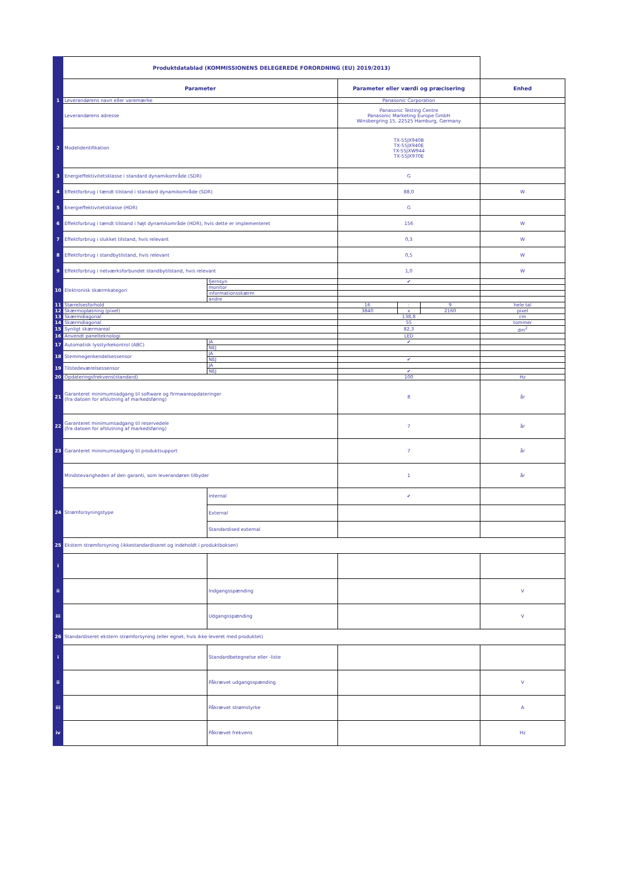| | Produktdatablad (KOMMISSIONENS DELEGEREDE FORORDNING (EU) 2019/2013) | | | | | |
| | Parameter | | Parameter eller værdi og præcisering | | | Enhed |
| 1 | Leverandørens navn eller varemærke | | Panasonic Corporation | | | |
| | Leverandørens adresse | | Panasonic Testing Centre Panasonic Marketing Europe GmbH Winsbergring 15, 22525 Hamburg, Germany | | | |
| 2 | Modelidentifikation | | TX-55JX940B TX-55JX940E TX-55JXW944 TX-55JX970E | | | |
| 3 | Energieffektivitetsklasse i standard dynamikområde (SDR) | | G | | | |
| 4 | Effektforbrug i tændt tilstand i standard dynamikområde (SDR) | | 88,0 | | | W |
| 5 | Energieffektivitetsklasse (HDR) | | G | | | |
| 6 | Effektforbrug i tændt tilstand i højt dynamikområde (HDR), hvis dette er implementeret | | 156 | | | W |
| 7 | Effektforbrug i slukket tilstand, hvis relevant | | 0,3 | | | W |
| 8 | Effektforbrug i standbytilstand, hvis relevant | | 0,5 | | | W |
| 9 | Effektforbrug i netværksforbundet standbytilstand, hvis relevant | | 1,0 | | | W |
| 10 | Elektronisk skærmkategori | fjernsyn | ✔ | | | |
| | | monitor | | | | |
| | | informationsskærm | | | | |
| | | andre | | | | |
| 11 | Størrelsesforhold | | 16 | : | 9 | hele tal |
| 12 | Skærmopløsning (pixel) | | 3840 | x | 2160 | pixel |
| 13 | Skærmdiagonal | | 138,8 | | | cm |
| 14 | Skærmdiagonal | | 55 | | | tommer |
| 15 | Synligt skærmareal | | 82,3 | | | dm<sup>2</sup> |
| 16 | Anvendt panelteknologi | | LED | | | |
| 17 | Automatisk lysstyrkekontrol (ABC) | JA | ✔ | | | |
| | | NEJ | | | | |
| 18 | Stemmegenkendelsessensor | JA | | | | |
| | | NEJ | ✔ | | | |
| 19 | Tilstedeværelsessensor | JA | | | | |
| | | NEJ | ✔ | | | |
| 20 | Opdateringsfrekvens(standard) | | 100 | | | Hz |
| 21 | Garanteret minimumsadgang til software og firmwareopdateringer (fra datoen for afslutning af markedsføring) | | 8 | | | år |
| 22 | Garanteret minimumsadgang til reservedele (fra datoen for afslutning af markedsføring) | | 7 | | | år |
| 23 | Garanteret minimumsadgang til produktsupport | | 7 | | | år |
| | Mindstevarigheden af den garanti, som leverandøren tilbyder | | 1 | | | år |
| 24 | Strømforsyningstype | Internal | ✔ | | | |
| | | External | | | | |
| | | Standardised external | | | | |
| 25 | Ekstern strømforsyning (ikkestandardiseret og indeholdt i produktboksen) | | | | | |
| i | | | | | | |
| ii | | Indgangsspænding | | | | V |
| iii | | Udgangsspænding | | | | V |
| 26 | Standardiseret ekstern strømforsyning (eller egnet, hvis ikke leveret med produktet) | | | | | |
| i | | Standardbetegnelse eller -liste | | | | |
| ii | | Påkrævet udgangsspænding | | | | V |
| iii | | Påkrævet strømstyrke | | | | A |
| iv | | Påkrævet frekvens | | | | Hz |